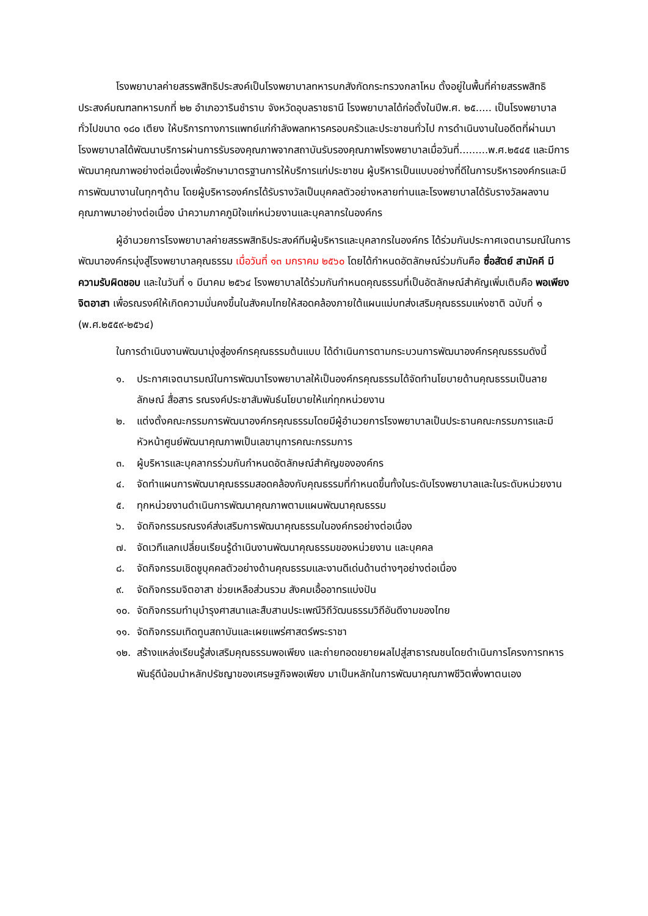โรงพยาบาลค่ายสรรพสิทธิประสงค์เป็นโรงพยาบาลทหารบกสังกัดกระทรวงกลาโหม ตั้งอยู่ในพื้นที่ค่ายสรรพสิทธิประสงค์มณฑลทหารบกที่ ๒๒ อำเภอวารินชำราบ จังหวัดอุบลราชธานี โรงพยาบาลได้ก่อตั้งในปีพ.ศ. ๒๕..... เป็นโรงพยาบาลทั่วไปขนาด ๑๘๐ เตียง ให้บริการทางการแพทย์แก่กำลังพลทหารครอบครัวและประชาชนทั่วไป การดำเนินงานในอดีตที่ผ่านมา โรงพยาบาลได้พัฒนาบริการผ่านการรับรองคุณภาพจากสถาบันรับรองคุณภาพโรงพยาบาลเมื่อวันที่.........พ.ศ.๒๕๔๕ และมีการพัฒนาคุณภาพอย่างต่อเนื่องเพื่อรักษามาตรฐานการให้บริการแก่ประชาชน ผู้บริหารเป็นแบบอย่างที่ดีในการบริหารองค์กรและมีการพัฒนางานในทุกๆด้าน โดยผู้บริหารองค์กรได้รับรางวัลเป็นบุคคลตัวอย่างหลายท่านและโรงพยาบาลได้รับรางวัลผลงานคุณภาพมาอย่างต่อเนื่อง นำความภาคภูมิใจแก่หน่วยงานและบุคลากรในองค์กร
ผู้อำนวยการโรงพยาบาลค่ายสรรพสิทธิประสงค์ทีมผู้บริหารและบุคลากรในองค์กร ได้ร่วมกันประกาศเจตนารมณ์ในการพัฒนาองค์กรมุ่งสู่โรงพยาบาลคุณธรรม เมื่อวันที่ ๑๓ มกราคม ๒๕๖๐ โดยได้กำหนดอัตลักษณ์ร่วมกันคือ ซื่อสัตย์ สามัคคี มีความรับผิดชอบ และในวันที่ ๑ มีนาคม ๒๕๖๔ โรงพยาบาลได้ร่วมกันกำหนดคุณธรรมที่เป็นอัตลักษณ์สำคัญเพิ่มเติมคือ พอเพียง จิตอาสา เพื่อรณรงค์ให้เกิดความมั่นคงขึ้นในสังคมไทยให้สอดคล้องภายใต้แผนแม่บทส่งเสริมคุณธรรมแห่งชาติ ฉบับที่ ๑ (พ.ศ.๒๕๕๙-๒๕๖๔)
ในการดำเนินงานพัฒนามุ่งสู่องค์กรคุณธรรมต้นแบบ ได้ดำเนินการตามกระบวนการพัฒนาองค์กรคุณธรรมดังนี้
๑. ประกาศเจตนารมณ์ในการพัฒนาโรงพยาบาลให้เป็นองค์กรคุณธรรมได้จัดทำนโยบายด้านคุณธรรมเป็นลายลักษณ์ สื่อสาร รณรงค์ประชาสัมพันธ์นโยบายให้แก่ทุกหน่วยงาน
๒. แต่งตั้งคณะกรรมการพัฒนาองค์กรคุณธรรมโดยมีผู้อำนวยการโรงพยาบาลเป็นประธานคณะกรรมการและมีหัวหน้าศูนย์พัฒนาคุณภาพเป็นเลขานุการคณะกรรมการ
๓. ผู้บริหารและบุคลากรร่วมกันกำหนดอัตลักษณ์สำคัญขององค์กร
๔. จัดทำแผนการพัฒนาคุณธรรมสอดคล้องกับคุณธรรมที่กำหนดขึ้นทั้งในระดับโรงพยาบาลและในระดับหน่วยงาน
๕. ทุกหน่วยงานดำเนินการพัฒนาคุณภาพตามแผนพัฒนาคุณธรรม
๖. จัดกิจกรรมรณรงค์ส่งเสริมการพัฒนาคุณธรรมในองค์กรอย่างต่อเนื่อง
๗. จัดเวทีแลกเปลี่ยนเรียนรู้ดำเนินงานพัฒนาคุณธรรมของหน่วยงาน และบุคคล
๘. จัดกิจกรรมเชิดชูบุคคลตัวอย่างด้านคุณธรรมและงานดีเด่นด้านต่างๆอย่างต่อเนื่อง
๙. จัดกิจกรรมจิตอาสา ช่วยเหลือส่วนรวม สังคมเอื้ออาทรแบ่งปัน
๑๐. จัดกิจกรรมทำนุบำรุงศาสนาและสืบสานประเพณีวิถีวัฒนธรรมวิถีอันดีงามของไทย
๑๑. จัดกิจกรรมเทิดทูนสถาบันและเผยแพร่ศาสตร์พระราชา
๑๒. สร้างแหล่งเรียนรู้ส่งเสริมคุณธรรมพอเพียง และถ่ายทอดขยายผลไปสู่สาธารณชนโดยดำเนินการโครงการทหารพันธุ์ดีน้อมนำหลักปรัชญาของเศรษฐกิจพอเพียง มาเป็นหลักในการพัฒนาคุณภาพชีวิตพึ่งพาตนเอง